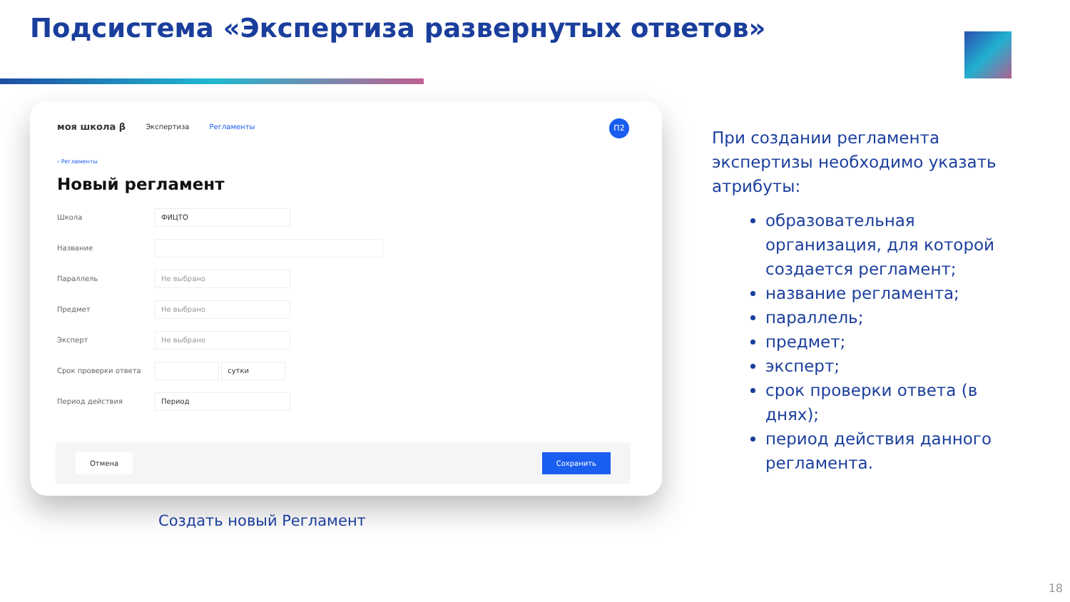Подсистема «Экспертиза развернутых ответов»
моя школа β Экспертиза Регламенты
П2
‹ Регламенты
Новый регламент
Школа
ФИЦТО
Название
Параллель
Не выбрано
Предмет
Не выбрано
Эксперт
Не выбрано
Срок проверки ответа
сутки
Период действия
Период
Отмена Сохранить
Создать новый Регламент
При создании регламента экспертизы необходимо указать атрибуты:
образовательная организация, для которой создается регламент;
название регламента;
параллель;
предмет;
эксперт;
срок проверки ответа (в днях);
период действия данного регламента.
18